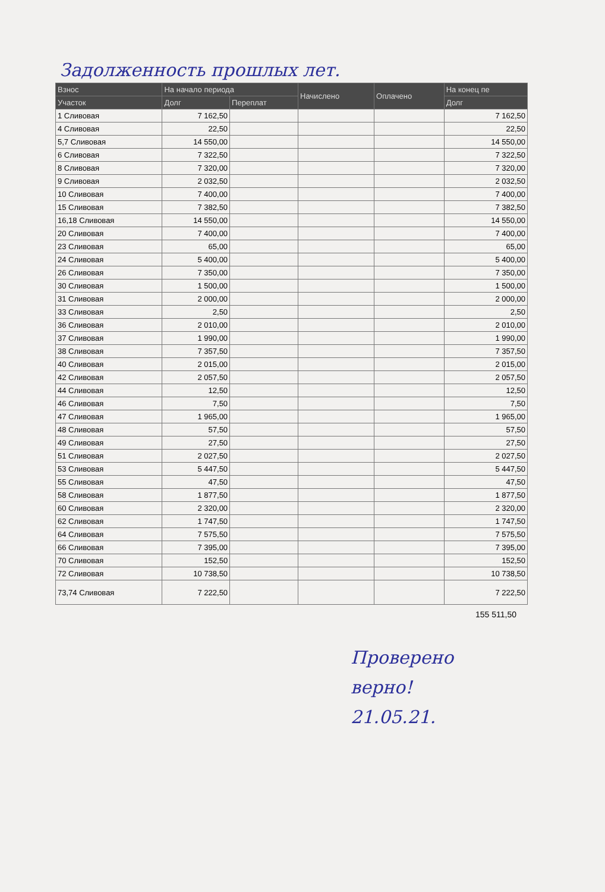Задолженность прошлых лет.
| Взнос | На начало периода | | Начислено | Оплачено | На конец пе |
| --- | --- | --- | --- | --- | --- |
| Участок | Долг | Переплат | | | Долг |
| 1 Сливовая | 7 162,50 | | | | 7 162,50 |
| 4 Сливовая | 22,50 | | | | 22,50 |
| 5,7 Сливовая | 14 550,00 | | | | 14 550,00 |
| 6 Сливовая | 7 322,50 | | | | 7 322,50 |
| 8 Сливовая | 7 320,00 | | | | 7 320,00 |
| 9 Сливовая | 2 032,50 | | | | 2 032,50 |
| 10 Сливовая | 7 400,00 | | | | 7 400,00 |
| 15 Сливовая | 7 382,50 | | | | 7 382,50 |
| 16,18 Сливовая | 14 550,00 | | | | 14 550,00 |
| 20 Сливовая | 7 400,00 | | | | 7 400,00 |
| 23 Сливовая | 65,00 | | | | 65,00 |
| 24 Сливовая | 5 400,00 | | | | 5 400,00 |
| 26 Сливовая | 7 350,00 | | | | 7 350,00 |
| 30 Сливовая | 1 500,00 | | | | 1 500,00 |
| 31 Сливовая | 2 000,00 | | | | 2 000,00 |
| 33 Сливовая | 2,50 | | | | 2,50 |
| 36 Сливовая | 2 010,00 | | | | 2 010,00 |
| 37 Сливовая | 1 990,00 | | | | 1 990,00 |
| 38 Сливовая | 7 357,50 | | | | 7 357,50 |
| 40 Сливовая | 2 015,00 | | | | 2 015,00 |
| 42 Сливовая | 2 057,50 | | | | 2 057,50 |
| 44 Сливовая | 12,50 | | | | 12,50 |
| 46 Сливовая | 7,50 | | | | 7,50 |
| 47 Сливовая | 1 965,00 | | | | 1 965,00 |
| 48 Сливовая | 57,50 | | | | 57,50 |
| 49 Сливовая | 27,50 | | | | 27,50 |
| 51 Сливовая | 2 027,50 | | | | 2 027,50 |
| 53 Сливовая | 5 447,50 | | | | 5 447,50 |
| 55 Сливовая | 47,50 | | | | 47,50 |
| 58 Сливовая | 1 877,50 | | | | 1 877,50 |
| 60 Сливовая | 2 320,00 | | | | 2 320,00 |
| 62 Сливовая | 1 747,50 | | | | 1 747,50 |
| 64 Сливовая | 7 575,50 | | | | 7 575,50 |
| 66 Сливовая | 7 395,00 | | | | 7 395,00 |
| 70 Сливовая | 152,50 | | | | 152,50 |
| 72 Сливовая | 10 738,50 | | | | 10 738,50 |
| 73,74 Сливовая | 7 222,50 | | | | 7 222,50 |
155 511,50
Проверено
верно!
21.05.21.